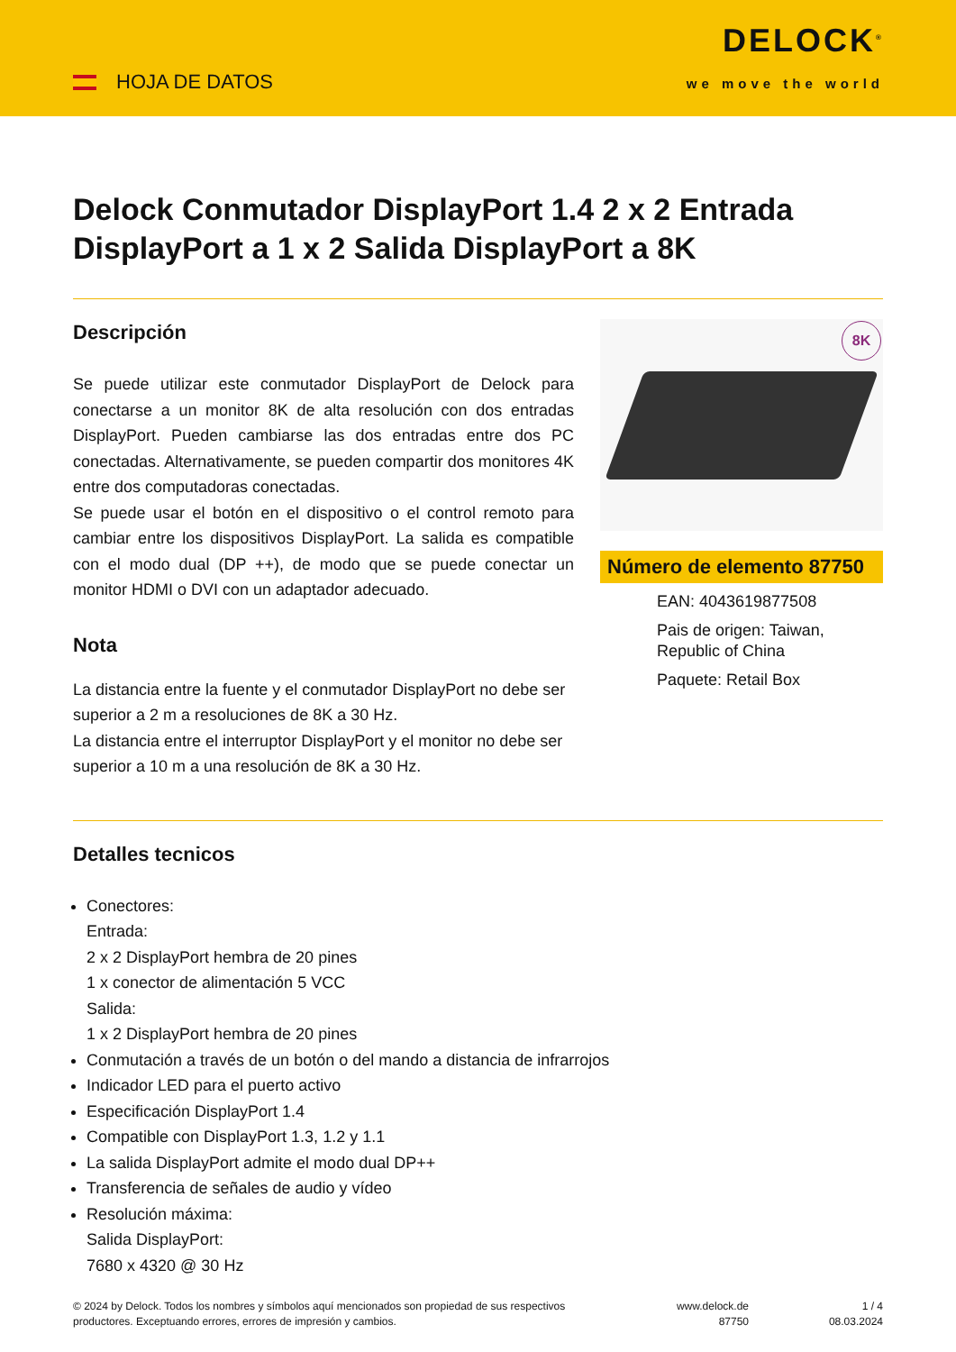HOJA DE DATOS
DELOCK<sup>®</sup>
we move the world
Delock Conmutador DisplayPort 1.4 2 x 2 Entrada DisplayPort a 1 x 2 Salida DisplayPort a 8K
Descripción
Se puede utilizar este conmutador DisplayPort de Delock para conectarse a un monitor 8K de alta resolución con dos entradas DisplayPort. Pueden cambiarse las dos entradas entre dos PC conectadas. Alternativamente, se pueden compartir dos monitores 4K entre dos computadoras conectadas.
Se puede usar el botón en el dispositivo o el control remoto para cambiar entre los dispositivos DisplayPort. La salida es compatible con el modo dual (DP ++), de modo que se puede conectar un monitor HDMI o DVI con un adaptador adecuado.
Nota
La distancia entre la fuente y el conmutador DisplayPort no debe ser superior a 2 m a resoluciones de 8K a 30 Hz.
La distancia entre el interruptor DisplayPort y el monitor no debe ser superior a 10 m a una resolución de 8K a 30 Hz.
8K
Número de elemento 87750
EAN: 4043619877508
Pais de origen: Taiwan, Republic of China
Paquete: Retail Box
Detalles tecnicos
Conectores:
Entrada:
2 x 2 DisplayPort hembra de 20 pines
1 x conector de alimentación 5 VCC
Salida:
1 x 2 DisplayPort hembra de 20 pines
Conmutación a través de un botón o del mando a distancia de infrarrojos
Indicador LED para el puerto activo
Especificación DisplayPort 1.4
Compatible con DisplayPort 1.3, 1.2 y 1.1
La salida DisplayPort admite el modo dual DP++
Transferencia de señales de audio y vídeo
Resolución máxima:
Salida DisplayPort:
7680 x 4320 @ 30 Hz
© 2024 by Delock. Todos los nombres y símbolos aquí mencionados son propiedad de sus respectivos productores. Exceptuando errores, errores de impresión y cambios.
www.delock.de
87750
1 / 4
08.03.2024